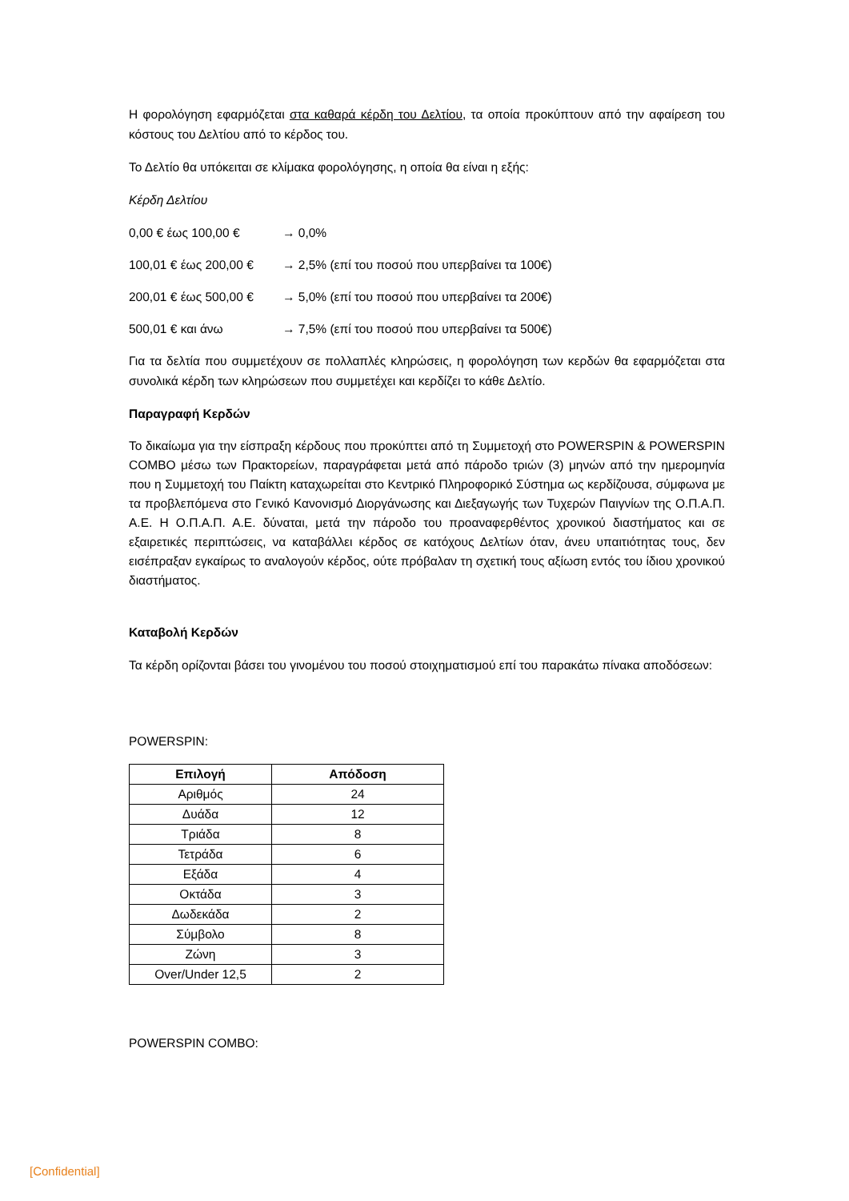Η φορολόγηση εφαρμόζεται στα καθαρά κέρδη του Δελτίου, τα οποία προκύπτουν από την αφαίρεση του κόστους του Δελτίου από το κέρδος του.
Το Δελτίο θα υπόκειται σε κλίμακα φορολόγησης, η οποία θα είναι η εξής:
Κέρδη Δελτίου
0,00 € έως 100,00 € → 0,0%
100,01 € έως 200,00 € → 2,5% (επί του ποσού που υπερβαίνει τα 100€)
200,01 € έως 500,00 € → 5,0% (επί του ποσού που υπερβαίνει τα 200€)
500,01 € και άνω → 7,5% (επί του ποσού που υπερβαίνει τα 500€)
Για τα δελτία που συμμετέχουν σε πολλαπλές κληρώσεις, η φορολόγηση των κερδών θα εφαρμόζεται στα συνολικά κέρδη των κληρώσεων που συμμετέχει και κερδίζει το κάθε Δελτίο.
Παραγραφή Κερδών
Το δικαίωμα για την είσπραξη κέρδους που προκύπτει από τη Συμμετοχή στο POWERSPIN & POWERSPIN COMBO μέσω των Πρακτορείων, παραγράφεται μετά από πάροδο τριών (3) μηνών από την ημερομηνία που η Συμμετοχή του Παίκτη καταχωρείται στο Κεντρικό Πληροφορικό Σύστημα ως κερδίζουσα, σύμφωνα με τα προβλεπόμενα στο Γενικό Κανονισμό Διοργάνωσης και Διεξαγωγής των Τυχερών Παιγνίων της Ο.Π.Α.Π. Α.Ε. Η Ο.Π.Α.Π. Α.Ε. δύναται, μετά την πάροδο του προαναφερθέντος χρονικού διαστήματος και σε εξαιρετικές περιπτώσεις, να καταβάλλει κέρδος σε κατόχους Δελτίων όταν, άνευ υπαιτιότητας τους, δεν εισέπραξαν εγκαίρως το αναλογούν κέρδος, ούτε πρόβαλαν τη σχετική τους αξίωση εντός του ίδιου χρονικού διαστήματος.
Καταβολή Κερδών
Τα κέρδη ορίζονται βάσει του γινομένου του ποσού στοιχηματισμού επί του παρακάτω πίνακα αποδόσεων:
POWERSPIN:
| Επιλογή | Απόδοση |
| --- | --- |
| Αριθμός | 24 |
| Δυάδα | 12 |
| Τριάδα | 8 |
| Τετράδα | 6 |
| Εξάδα | 4 |
| Οκτάδα | 3 |
| Δωδεκάδα | 2 |
| Σύμβολο | 8 |
| Ζώνη | 3 |
| Over/Under 12,5 | 2 |
POWERSPIN COMBO:
[Confidential]